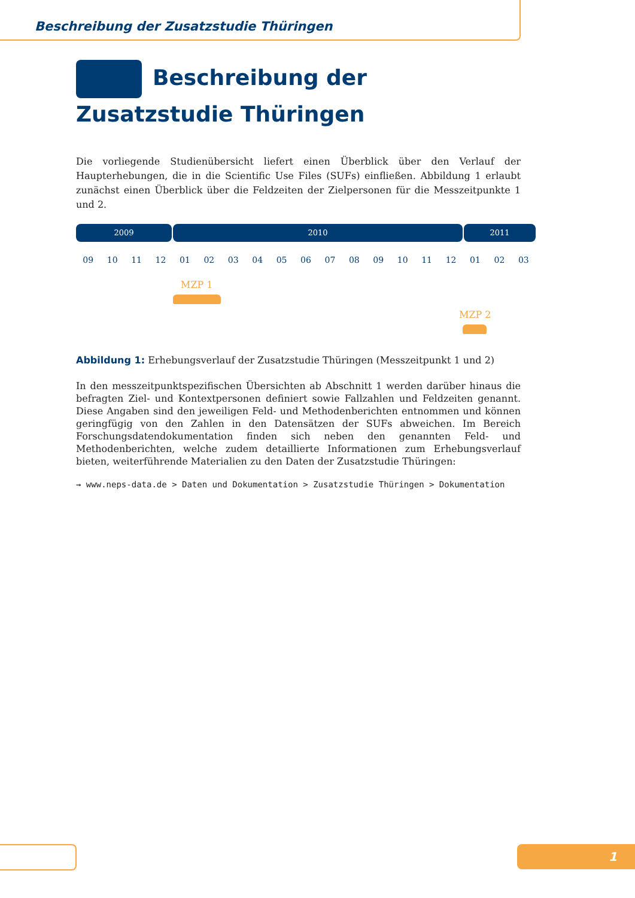Beschreibung der Zusatzstudie Thüringen
Beschreibung der Zusatzstudie Thüringen
Die vorliegende Studienübersicht liefert einen Überblick über den Verlauf der Haupterhebungen, die in die Scientific Use Files (SUFs) einfließen. Abbildung 1 erlaubt zunächst einen Überblick über die Feldzeiten der Zielpersonen für die Messzeitpunkte 1 und 2.
2009 2010 2011
09 10 11 12 01 02 03 04 05 06 07 08 09 10 11 12 01 02 03
MZP 1
MZP 2
Abbildung 1: Erhebungsverlauf der Zusatzstudie Thüringen (Messzeitpunkt 1 und 2)
In den messzeitpunktspezifischen Übersichten ab Abschnitt 1 werden darüber hinaus die befragten Ziel- und Kontextpersonen definiert sowie Fallzahlen und Feldzeiten genannt. Diese Angaben sind den jeweiligen Feld- und Methodenberichten entnommen und können geringfügig von den Zahlen in den Datensätzen der SUFs abweichen. Im Bereich Forschungsdatendokumentation finden sich neben den genannten Feld- und Methodenberichten, welche zudem detaillierte Informationen zum Erhebungsverlauf bieten, weiterführende Materialien zu den Daten der Zusatzstudie Thüringen:
→ www.neps-data.de > Daten und Dokumentation > Zusatzstudie Thüringen > Dokumentation
1